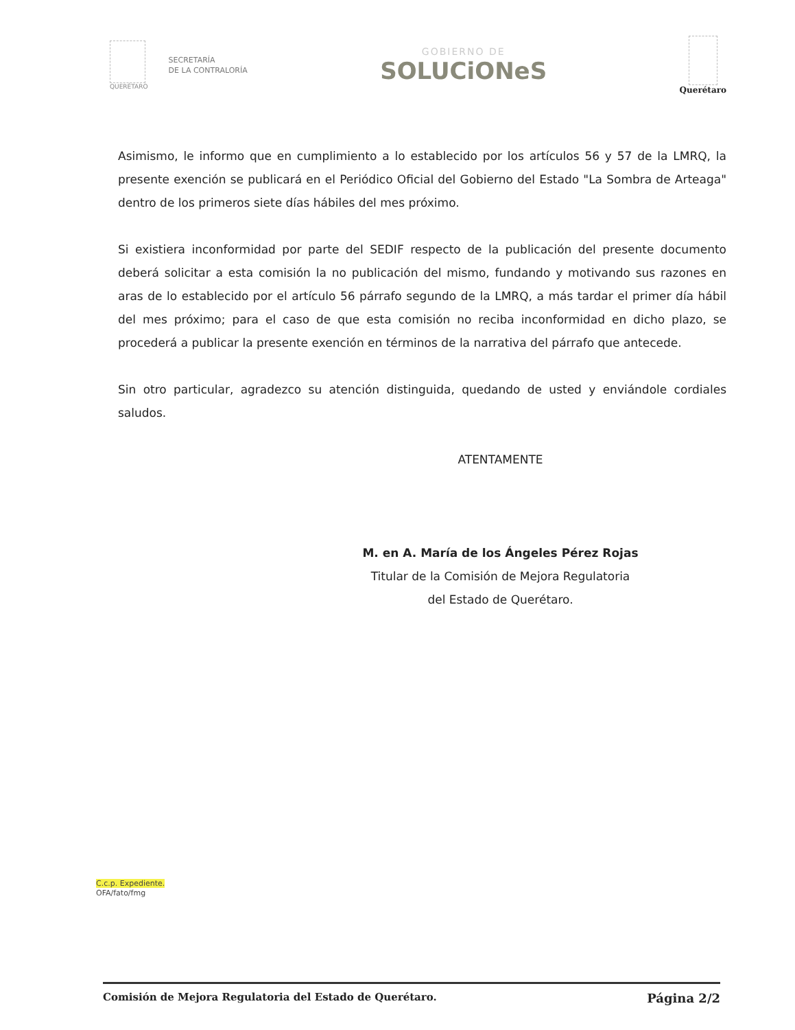QUERÉTARO
SECRETARÍA
DE LA CONTRALORÍA
GOBIERNO DE
SOLUCiONeS
Querétaro
Asimismo, le informo que en cumplimiento a lo establecido por los artículos 56 y 57 de la LMRQ, la presente exención se publicará en el Periódico Oficial del Gobierno del Estado "La Sombra de Arteaga" dentro de los primeros siete días hábiles del mes próximo.
Si existiera inconformidad por parte del SEDIF respecto de la publicación del presente documento deberá solicitar a esta comisión la no publicación del mismo, fundando y motivando sus razones en aras de lo establecido por el artículo 56 párrafo segundo de la LMRQ, a más tardar el primer día hábil del mes próximo; para el caso de que esta comisión no reciba inconformidad en dicho plazo, se procederá a publicar la presente exención en términos de la narrativa del párrafo que antecede.
Sin otro particular, agradezco su atención distinguida, quedando de usted y enviándole cordiales saludos.
ATENTAMENTE
M. en A. María de los Ángeles Pérez Rojas
Titular de la Comisión de Mejora Regulatoria
del Estado de Querétaro.
C.c.p. Expediente.
OFA/fato/fmg
Comisión de Mejora Regulatoria del Estado de Querétaro. Página 2/2